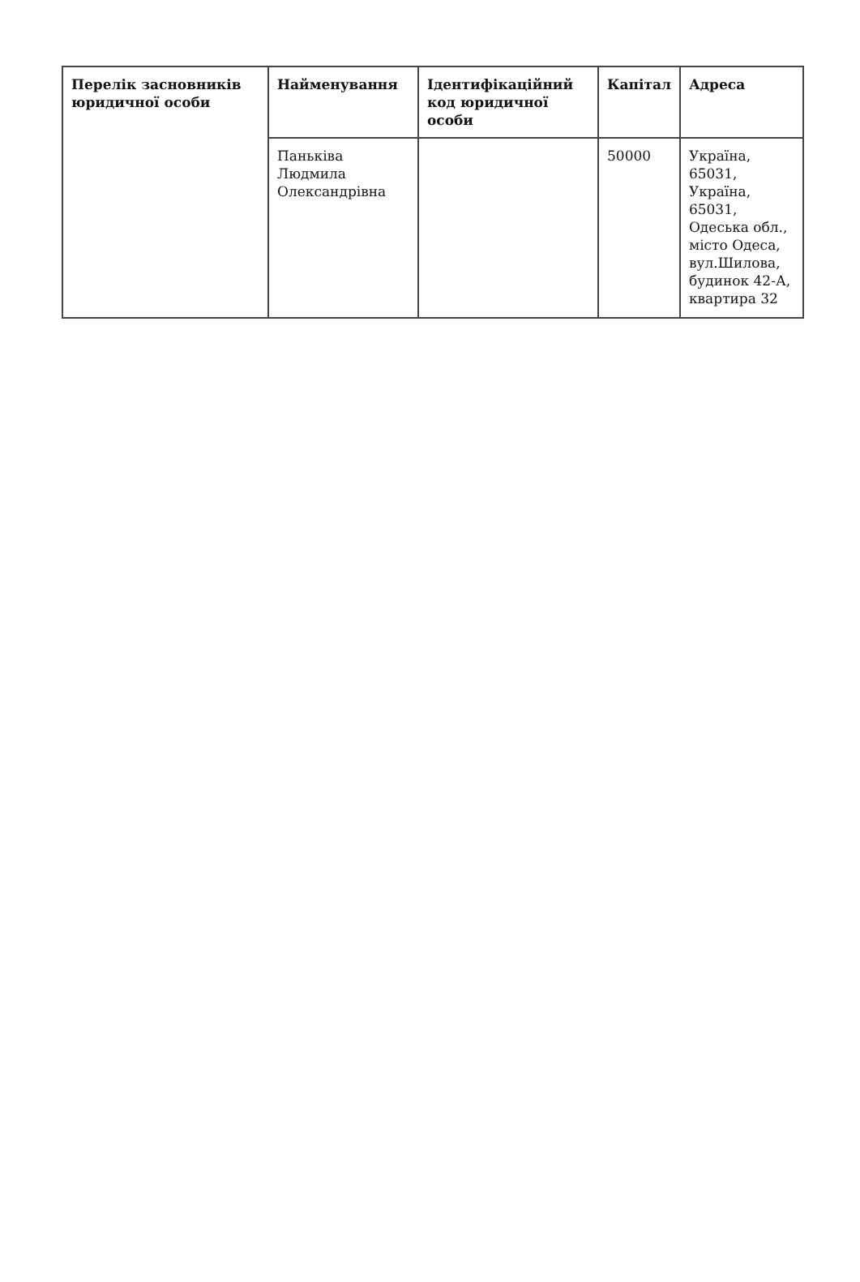| Перелік засновників юридичної особи | Найменування | Ідентифікаційний код юридичної особи | Капітал | Адреса |
| --- | --- | --- | --- | --- |
| | Паньківа Людмила Олександрівна | | 50000 | Україна, 65031, Україна, 65031, Одеська обл., місто Одеса, вул.Шилова, будинок 42-А, квартира 32 |